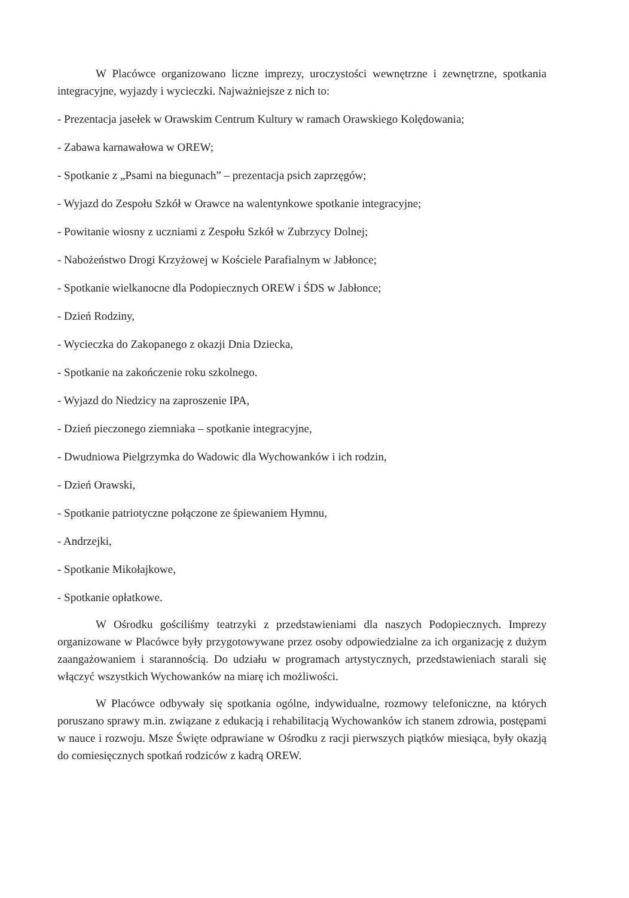W Placówce organizowano liczne imprezy, uroczystości wewnętrzne i zewnętrzne, spotkania integracyjne, wyjazdy i wycieczki. Najważniejsze z nich to:
- Prezentacja jasełek w Orawskim Centrum Kultury w ramach Orawskiego Kolędowania;
- Zabawa karnawałowa w OREW;
- Spotkanie z „Psami na biegunach” – prezentacja psich zaprzęgów;
- Wyjazd do Zespołu Szkół w Orawce na walentynkowe spotkanie integracyjne;
- Powitanie wiosny z uczniami z Zespołu Szkół w Zubrzycy Dolnej;
- Nabożeństwo Drogi Krzyżowej w Kościele Parafialnym w Jabłonce;
- Spotkanie wielkanocne dla Podopiecznych OREW i ŚDS w Jabłonce;
- Dzień Rodziny,
- Wycieczka do Zakopanego z okazji Dnia Dziecka,
- Spotkanie na zakończenie roku szkolnego.
- Wyjazd do Niedzicy na zaproszenie IPA,
- Dzień pieczonego ziemniaka – spotkanie integracyjne,
- Dwudniowa Pielgrzymka do Wadowic dla Wychowanków i ich rodzin,
- Dzień Orawski,
- Spotkanie patriotyczne połączone ze śpiewaniem Hymnu,
- Andrzejki,
- Spotkanie Mikołajkowe,
- Spotkanie opłatkowe.
W Ośrodku gościliśmy teatrzyki z przedstawieniami dla naszych Podopiecznych. Imprezy organizowane w Placówce były przygotowywane przez osoby odpowiedzialne za ich organizację z dużym zaangażowaniem i starannością. Do udziału w programach artystycznych, przedstawieniach starali się włączyć wszystkich Wychowanków na miarę ich możliwości.
W Placówce odbywały się spotkania ogólne, indywidualne, rozmowy telefoniczne, na których poruszano sprawy m.in. związane z edukacją i rehabilitacją Wychowanków ich stanem zdrowia, postępami w nauce i rozwoju. Msze Święte odprawiane w Ośrodku z racji pierwszych piątków miesiąca, były okazją do comiesięcznych spotkań rodziców z kadrą OREW.